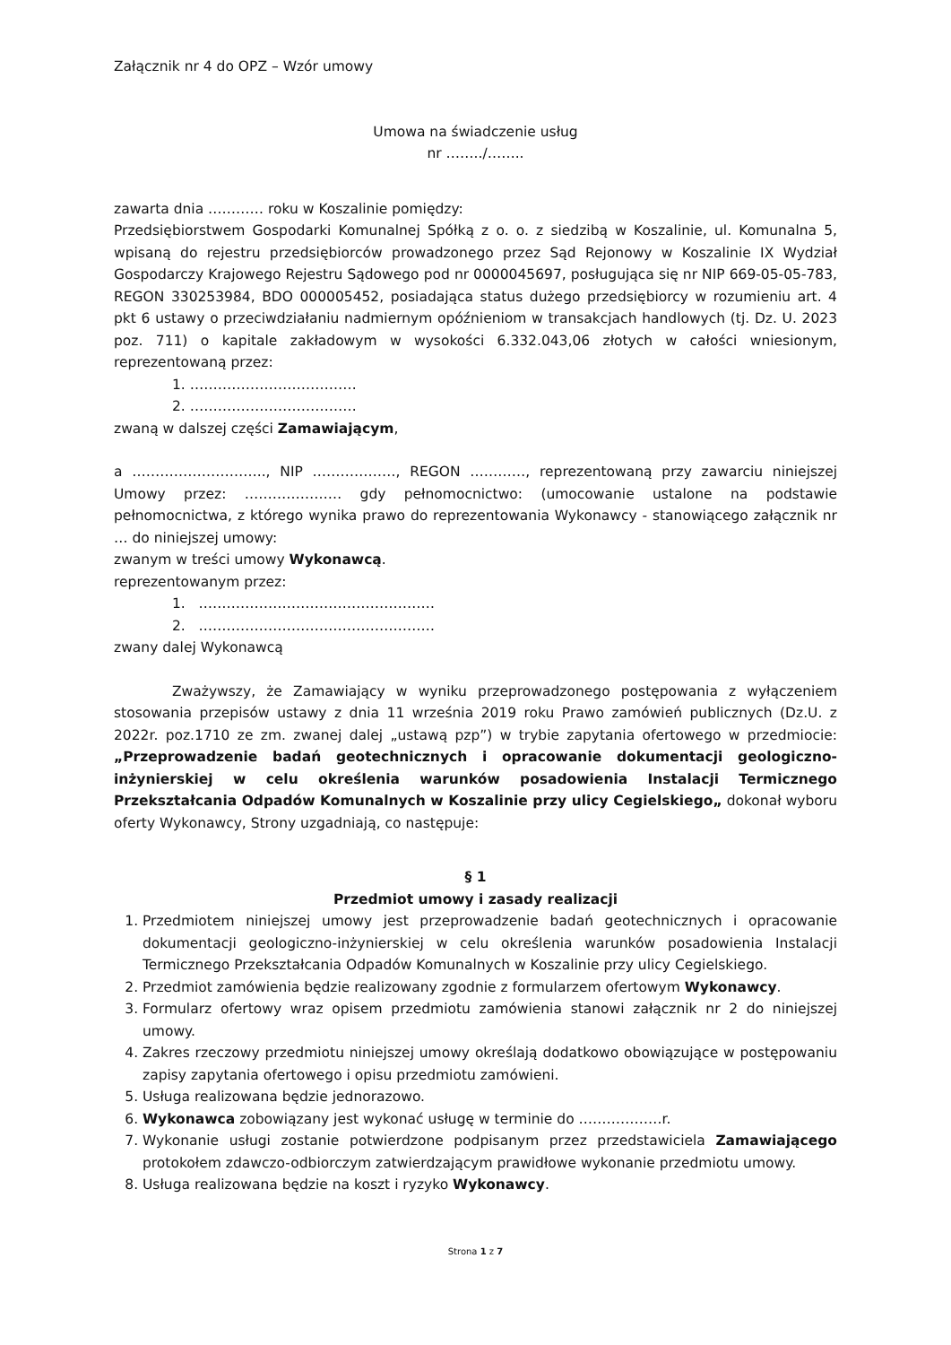Załącznik nr 4 do OPZ – Wzór umowy
Umowa na świadczenie usług
nr ……../……..
zawarta dnia ………… roku w Koszalinie pomiędzy:
Przedsiębiorstwem Gospodarki Komunalnej Spółką z o. o. z siedzibą w Koszalinie, ul. Komunalna 5, wpisaną do rejestru przedsiębiorców prowadzonego przez Sąd Rejonowy w Koszalinie IX Wydział Gospodarczy Krajowego Rejestru Sądowego pod nr 0000045697, posługująca się nr NIP 669-05-05-783, REGON 330253984, BDO 000005452, posiadająca status dużego przedsiębiorcy w rozumieniu art. 4 pkt 6 ustawy o przeciwdziałaniu nadmiernym opóźnieniom w transakcjach handlowych (tj. Dz. U. 2023 poz. 711) o kapitale zakładowym w wysokości 6.332.043,06 złotych w całości wniesionym, reprezentowaną przez:
1. ………………………………
2. ………………………………
zwaną w dalszej części Zamawiającym,
a ……………………….., NIP ………………, REGON …………, reprezentowaną przy zawarciu niniejszej Umowy przez: ………………… gdy pełnomocnictwo: (umocowanie ustalone na podstawie pełnomocnictwa, z którego wynika prawo do reprezentowania Wykonawcy - stanowiącego załącznik nr … do niniejszej umowy:
zwanym w treści umowy Wykonawcą.
reprezentowanym przez:
1. ……………………………………………
2. ……………………………………………
zwany dalej Wykonawcą
Zważywszy, że Zamawiający w wyniku przeprowadzonego postępowania z wyłączeniem stosowania przepisów ustawy z dnia 11 września 2019 roku Prawo zamówień publicznych (Dz.U. z 2022r. poz.1710 ze zm. zwanej dalej „ustawą pzp”) w trybie zapytania ofertowego w przedmiocie: „Przeprowadzenie badań geotechnicznych i opracowanie dokumentacji geologiczno-inżynierskiej w celu określenia warunków posadowienia Instalacji Termicznego Przekształcania Odpadów Komunalnych w Koszalinie przy ulicy Cegielskiego„ dokonał wyboru oferty Wykonawcy, Strony uzgadniają, co następuje:
§ 1
Przedmiot umowy i zasady realizacji
1. Przedmiotem niniejszej umowy jest przeprowadzenie badań geotechnicznych i opracowanie dokumentacji geologiczno-inżynierskiej w celu określenia warunków posadowienia Instalacji Termicznego Przekształcania Odpadów Komunalnych w Koszalinie przy ulicy Cegielskiego.
2. Przedmiot zamówienia będzie realizowany zgodnie z formularzem ofertowym Wykonawcy.
3. Formularz ofertowy wraz opisem przedmiotu zamówienia stanowi załącznik nr 2 do niniejszej umowy.
4. Zakres rzeczowy przedmiotu niniejszej umowy określają dodatkowo obowiązujące w postępowaniu zapisy zapytania ofertowego i opisu przedmiotu zamówieni.
5. Usługa realizowana będzie jednorazowo.
6. Wykonawca zobowiązany jest wykonać usługę w terminie do ………………r.
7. Wykonanie usługi zostanie potwierdzone podpisanym przez przedstawiciela Zamawiającego protokołem zdawczo-odbiorczym zatwierdzającym prawidłowe wykonanie przedmiotu umowy.
8. Usługa realizowana będzie na koszt i ryzyko Wykonawcy.
Strona 1 z 7